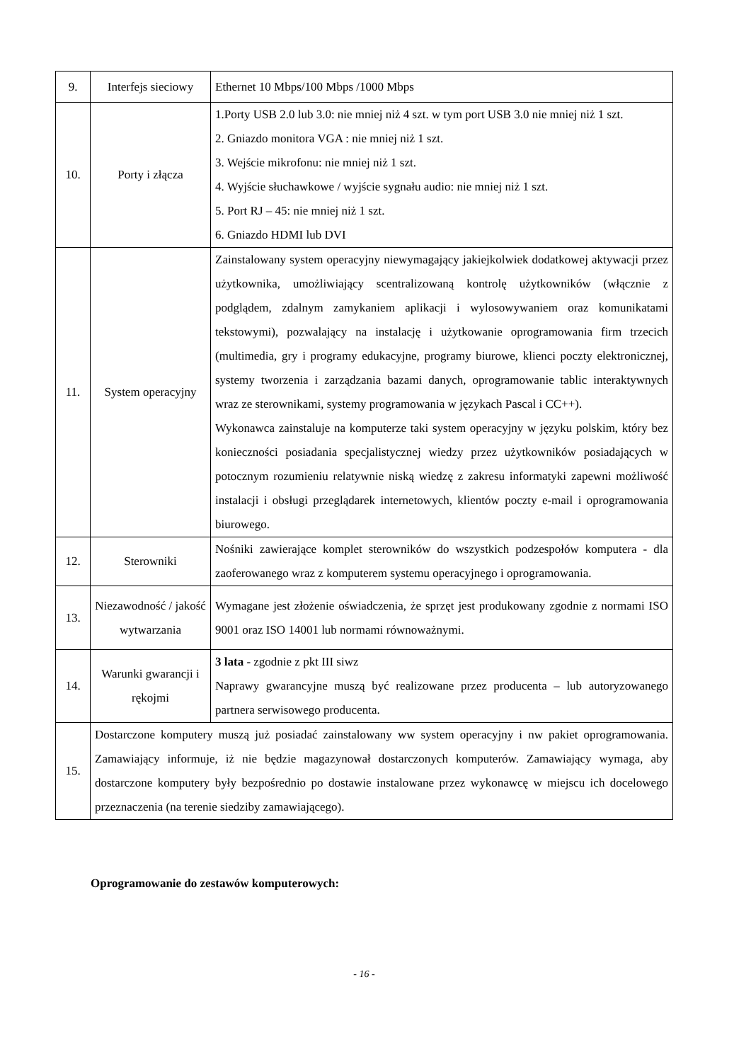| 9. | Interfejs sieciowy | Ethernet 10 Mbps/100 Mbps /1000 Mbps |
| 10. | Porty i złącza | 1.Porty USB 2.0 lub 3.0: nie mniej niż 4 szt. w tym port USB 3.0 nie mniej niż 1 szt. 2. Gniazdo monitora VGA : nie mniej niż 1 szt. 3. Wejście mikrofonu: nie mniej niż 1 szt. 4. Wyjście słuchawkowe / wyjście sygnału audio: nie mniej niż 1 szt. 5. Port RJ – 45: nie mniej niż 1 szt. 6. Gniazdo HDMI lub DVI |
| 11. | System operacyjny | Zainstalowany system operacyjny niewymagający jakiejkolwiek dodatkowej aktywacji przez użytkownika, umożliwiający scentralizowaną kontrolę użytkowników (włącznie z podglądem, zdalnym zamykaniem aplikacji i wylosowywaniem oraz komunikatami tekstowymi), pozwalający na instalację i użytkowanie oprogramowania firm trzecich (multimedia, gry i programy edukacyjne, programy biurowe, klienci poczty elektronicznej, systemy tworzenia i zarządzania bazami danych, oprogramowanie tablic interaktywnych wraz ze sterownikami, systemy programowania w językach Pascal i CC++). Wykonawca zainstaluje na komputerze taki system operacyjny w języku polskim, który bez konieczności posiadania specjalistycznej wiedzy przez użytkowników posiadających w potocznym rozumieniu relatywnie niską wiedzę z zakresu informatyki zapewni możliwość instalacji i obsługi przeglądarek internetowych, klientów poczty e-mail i oprogramowania biurowego. |
| 12. | Sterowniki | Nośniki zawierające komplet sterowników do wszystkich podzespołów komputera - dla zaoferowanego wraz z komputerem systemu operacyjnego i oprogramowania. |
| 13. | Niezawodność / jakość wytwarzania | Wymagane jest złożenie oświadczenia, że sprzęt jest produkowany zgodnie z normami ISO 9001 oraz ISO 14001 lub normami równoważnymi. |
| 14. | Warunki gwarancji i rękojmi | 3 lata - zgodnie z pkt III siwz Naprawy gwarancyjne muszą być realizowane przez producenta – lub autoryzowanego partnera serwisowego producenta. |
| 15. | Dostarczone komputery muszą już posiadać zainstalowany ww system operacyjny i nw pakiet oprogramowania. Zamawiający informuje, iż nie będzie magazynował dostarczonych komputerów. Zamawiający wymaga, aby dostarczone komputery były bezpośrednio po dostawie instalowane przez wykonawcę w miejscu ich docelowego przeznaczenia (na terenie siedziby zamawiającego). | |
Oprogramowanie do zestawów komputerowych:
- 16 -